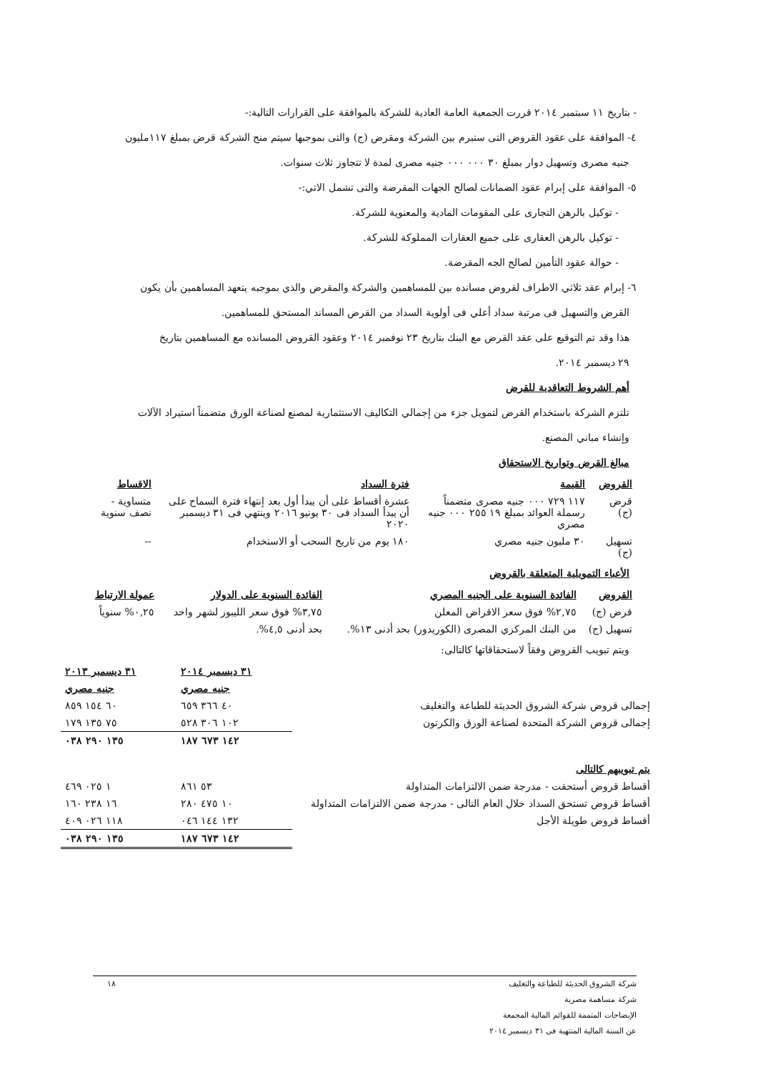- بتاريخ ١١ سبتمبر ٢٠١٤ قررت الجمعية العامة العادية للشركة بالموافقة على القرارات التالية:-
٤- الموافقة على عقود القروض التى ستبرم بين الشركة ومقرض (ج) والتى بموجبها سيتم منح الشركة قرض بمبلغ ١١٧مليون
جنيه مصرى وتسهيل دوار بمبلغ ٣٠ ٠٠٠ ٠٠٠ جنيه مصرى لمدة لا تتجاوز ثلاث سنوات.
٥- الموافقة على إبرام عقود الضمانات لصالح الجهات المقرضة والتى تشمل الاتي:-
- توكيل بالرهن التجارى على المقومات المادية والمعنوية للشركة.
- توكيل بالرهن العقارى على جميع العقارات المملوكة للشركة.
- حوالة عقود التأمين لصالح الجه المقرضة.
٦- إبرام عقد ثلاثي الاطراف لقروض مسانده بين للمساهمين والشركة والمقرض والذي بموجبه يتعهد المساهمين بأن يكون
القرض والتسهيل فى مرتبة سداد أعلي فى أولوية السداد من القرض المساند المستحق للمساهمين.
هذا وقد تم التوقيع على عقد القرض مع البنك بتاريخ ٢٣ نوفمبر ٢٠١٤ وعقود القروض المسانده مع المساهمين بتاريخ
٢٩ ديسمبر ٢٠١٤.
أهم الشروط التعاقدية للقرض
تلتزم الشركة باستخدام القرض لتمويل جزء من إجمالي التكاليف الاستثمارية لمصنع لصناعة الورق متضمناً استيراد الآلات
وإنشاء مباني المصنع.
مبالغ القرض وتواريخ الاستحقاق
| القروض | القيمة | فترة السداد | الاقساط |
| --- | --- | --- | --- |
| قرض (ج) | ١١٧ ٧٢٩ ٠٠٠ جنيه مصرى متضمناً رسملة العوائد بمبلغ ١٩ ٢٥٥ ٠٠٠ جنيه مصري | عشرة أقساط على أن يبدأ أول بعد إنتهاء فترة السماح على أن يبدأ السداد فى ٣٠ يونيو ٢٠١٦ وينتهي فى ٣١ ديسمبر ٢٠٢٠ | متساوية - نصف سنوية |
| تسهيل (ج) | ٣٠ مليون جنيه مصري | ١٨٠ يوم من تاريخ السحب أو الاستخدام | -- |
الأعباء التمويلية المتعلقة بالقروض
| القروض | الفائدة السنوية على الجنيه المصري | الفائدة السنوية على الدولار | عمولة الارتباط |
| --- | --- | --- | --- |
| قرض (ج) | ٢,٧٥% فوق سعر الاقراض المعلن | ٣,٧٥% فوق سعر الليبور لشهر واحد | ٠,٢٥% سنوياً |
| تسهيل (ج) | من البنك المركزي المصرى (الكوريدور) بحد أدنى ١٣%. | بحد أدنى ٤,٥%. | |
ويتم تبويب القروض وفقاً لاستحقاقاتها كالتالى:
| | ٣١ ديسمبر ٢٠١٤ | ٣١ ديسمبر ٢٠١٣ |
| | جنيه مصري | جنيه مصري |
| إجمالى قروض شركة الشروق الحديثة للطباعة والتغليف | ٤٠ ٣٦٦ ٦٥٩ | ٦٠ ١٥٤ ٨٥٩ |
| إجمالى قروض الشركة المتحدة لصناعة الورق والكرتون | ١٠٢ ٣٠٦ ٥٢٨ | ٧٥ ١٣٥ ١٧٩ |
| | ١٤٢ ٦٧٣ ١٨٧ | ١٣٥ ٢٩٠ ٠٣٨ |
| يتم تبويبهم كالتالى | | |
| أقساط قروض أستحقت - مدرجة ضمن الالتزامات المتداولة | ٥٣ ٨٦١ | ١ ٠٢٥ ٤٦٩ |
| أقساط قروض تستحق السداد خلال العام التالى - مدرجة ضمن الالتزامات المتداولة | ١٠ ٤٧٥ ٢٨٠ | ١٦ ٢٣٨ ١٦٠ |
| أقساط قروض طويلة الأجل | ١٣٢ ١٤٤ ٠٤٦ | ١١٨ ٠٢٦ ٤٠٩ |
| | ١٤٢ ٦٧٣ ١٨٧ | ١٣٥ ٢٩٠ ٠٣٨ |
شركة الشروق الحديثة للطباعة والتغليف ١٨
شركة مساهمة مصرية
الإيضاحات المتممة للقوائم المالية المجمعة
عن السنة المالية المنتهية فى ٣١ ديسمبر ٢٠١٤